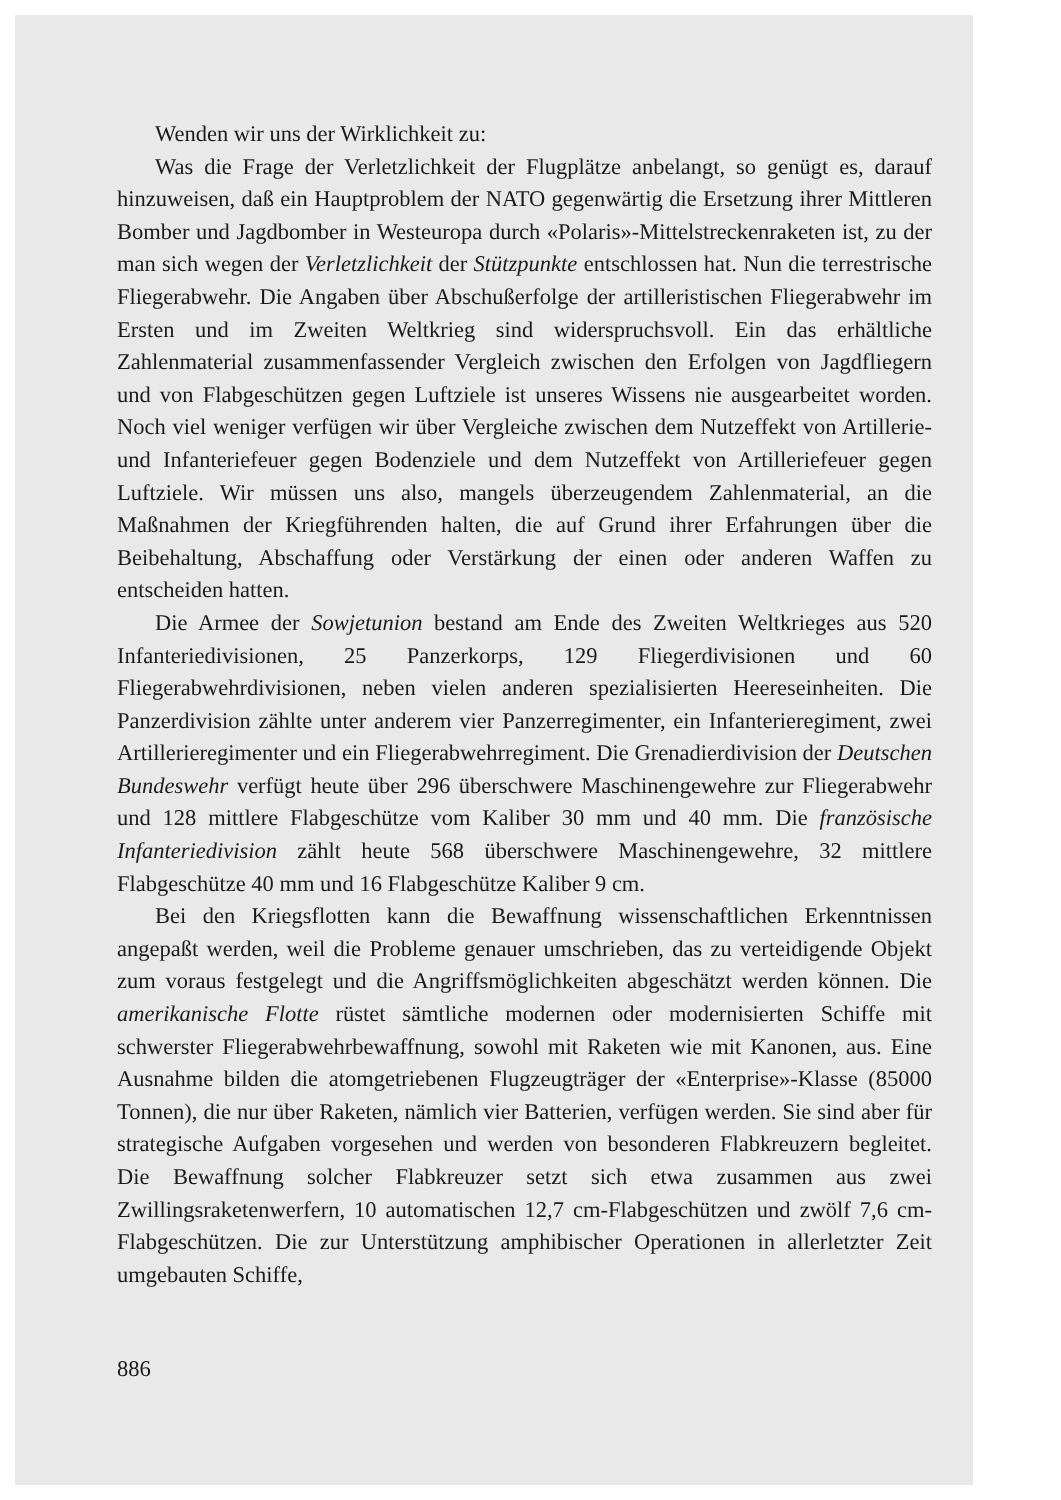Wenden wir uns der Wirklichkeit zu:
Was die Frage der Verletzlichkeit der Flugplätze anbelangt, so genügt es, darauf hinzuweisen, daß ein Hauptproblem der NATO gegenwärtig die Ersetzung ihrer Mittleren Bomber und Jagdbomber in Westeuropa durch «Polaris»-Mittelstreckenraketen ist, zu der man sich wegen der Verletzlichkeit der Stützpunkte entschlossen hat. Nun die terrestrische Fliegerabwehr. Die Angaben über Abschußerfolge der artilleristischen Fliegerabwehr im Ersten und im Zweiten Weltkrieg sind widerspruchsvoll. Ein das erhältliche Zahlenmaterial zusammenfassender Vergleich zwischen den Erfolgen von Jagdfliegern und von Flabgeschützen gegen Luftziele ist unseres Wissens nie ausgearbeitet worden. Noch viel weniger verfügen wir über Vergleiche zwischen dem Nutzeffekt von Artillerie- und Infanteriefeuer gegen Bodenziele und dem Nutzeffekt von Artilleriefeuer gegen Luftziele. Wir müssen uns also, mangels überzeugendem Zahlenmaterial, an die Maßnahmen der Kriegführenden halten, die auf Grund ihrer Erfahrungen über die Beibehaltung, Abschaffung oder Verstärkung der einen oder anderen Waffen zu entscheiden hatten.
Die Armee der Sowjetunion bestand am Ende des Zweiten Weltkrieges aus 520 Infanteriedivisionen, 25 Panzerkorps, 129 Fliegerdivisionen und 60 Fliegerabwehrdivisionen, neben vielen anderen spezialisierten Heereseinheiten. Die Panzerdivision zählte unter anderem vier Panzerregimenter, ein Infanterieregiment, zwei Artillerieregimenter und ein Fliegerabwehrregiment. Die Grenadierdivision der Deutschen Bundeswehr verfügt heute über 296 überschwere Maschinengewehre zur Fliegerabwehr und 128 mittlere Flabgeschütze vom Kaliber 30 mm und 40 mm. Die französische Infanteriedivision zählt heute 568 überschwere Maschinengewehre, 32 mittlere Flabgeschütze 40 mm und 16 Flabgeschütze Kaliber 9 cm.
Bei den Kriegsflotten kann die Bewaffnung wissenschaftlichen Erkenntnissen angepaßt werden, weil die Probleme genauer umschrieben, das zu verteidigende Objekt zum voraus festgelegt und die Angriffsmöglichkeiten abgeschätzt werden können. Die amerikanische Flotte rüstet sämtliche modernen oder modernisierten Schiffe mit schwerster Fliegerabwehrbewaffnung, sowohl mit Raketen wie mit Kanonen, aus. Eine Ausnahme bilden die atomgetriebenen Flugzeugträger der «Enterprise»-Klasse (85000 Tonnen), die nur über Raketen, nämlich vier Batterien, verfügen werden. Sie sind aber für strategische Aufgaben vorgesehen und werden von besonderen Flabkreuzern begleitet. Die Bewaffnung solcher Flabkreuzer setzt sich etwa zusammen aus zwei Zwillingsraketenwerfern, 10 automatischen 12,7 cm-Flabgeschützen und zwölf 7,6 cm-Flabgeschützen. Die zur Unterstützung amphibischer Operationen in allerletzter Zeit umgebauten Schiffe,
886